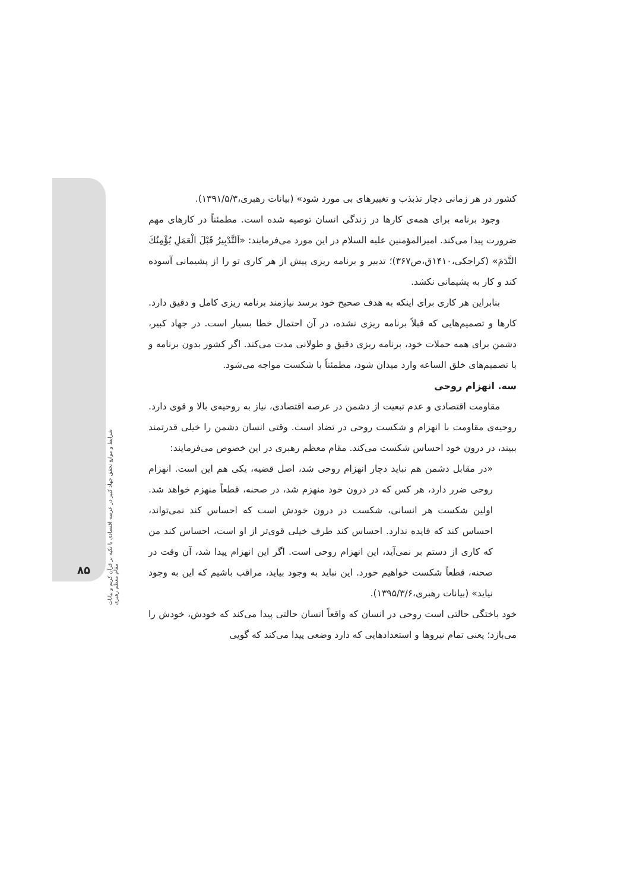کشور در هر زمانی دچار تذبذب و تغییرهای بی مورد شود» (بیانات رهبری،۱۳۹۱/۵/۳).
وجود برنامه برای همه‌ی کارها در زندگی انسان توصیه شده است. مطمئناً در کارهای مهم ضرورت پیدا می‌کند. امیرالمؤمنین علیه السلام در این مورد می‌فرمایند: «اَلتَّدْبِيرُ قَبْلَ الْعَمَلِ يُؤْمِنُكَ النَّدَمَ» (کراجکی،۱۴۱۰ق،ص۳۶۷)؛ تدبیر و برنامه ریزی پیش از هر کاری تو را از پشیمانی آسوده کند و کار به پشیمانی نکشد.
بنابراین هر کاری برای اینکه به هدف صحیح خود برسد نیازمند برنامه ریزی کامل و دقیق دارد. کارها و تصمیم‌هایی که قبلاً برنامه ریزی نشده، در آن احتمال خطا بسیار است. در جهاد کبیر، دشمن برای همه حملات خود، برنامه ریزی دقیق و طولانی مدت می‌کند. اگر کشور بدون برنامه و با تصمیم‌های خلق الساعه وارد میدان شود، مطمئناً با شکست مواجه می‌شود.
سه. انهزام روحی
مقاومت اقتصادی و عدم تبعیت از دشمن در عرصه اقتصادی، نیاز به روحیه‌ی بالا و قوی دارد. روحیه‌ی مقاومت با انهزام و شکست روحی در تضاد است. وقتی انسان دشمن را خیلی قدرتمند ببیند، در درون خود احساس شکست می‌کند. مقام معظم رهبری در این خصوص می‌فرمایند:
«در مقابل دشمن هم نباید دچار انهزام روحی شد، اصل قضیه، یکی هم این است. انهزام روحی ضرر دارد، هر کس که در درون خود منهزم شد، در صحنه، قطعاً منهزم خواهد شد. اولین شکست هر انسانی، شکست در درون خودش است که احساس کند نمی‌تواند، احساس کند که فایده ندارد. احساس کند طرف خیلی قوی‌تر از او است، احساس کند من که کاری از دستم بر نمی‌آید، این انهزام روحی است. اگر این انهزام پیدا شد، آن وقت در صحنه، قطعاً شکست خواهیم خورد. این نباید به وجود بیاید، مراقب باشیم که این به وجود نیاید» (بیانات رهبری،۱۳۹۵/۳/۶).
خود باختگی حالتی است روحی در انسان که واقعاً انسان حالتی پیدا می‌کند که خودش، خودش را می‌بازد؛ یعنی تمام نیروها و استعدادهایی که دارد وضعی پیدا می‌کند که گویی
شرایط و موانع تحقق جهاد کبیر در عرصه اقتصادی با تکیه بر قرآن کریم و بیانات مقام معظم رهبری
۸۵